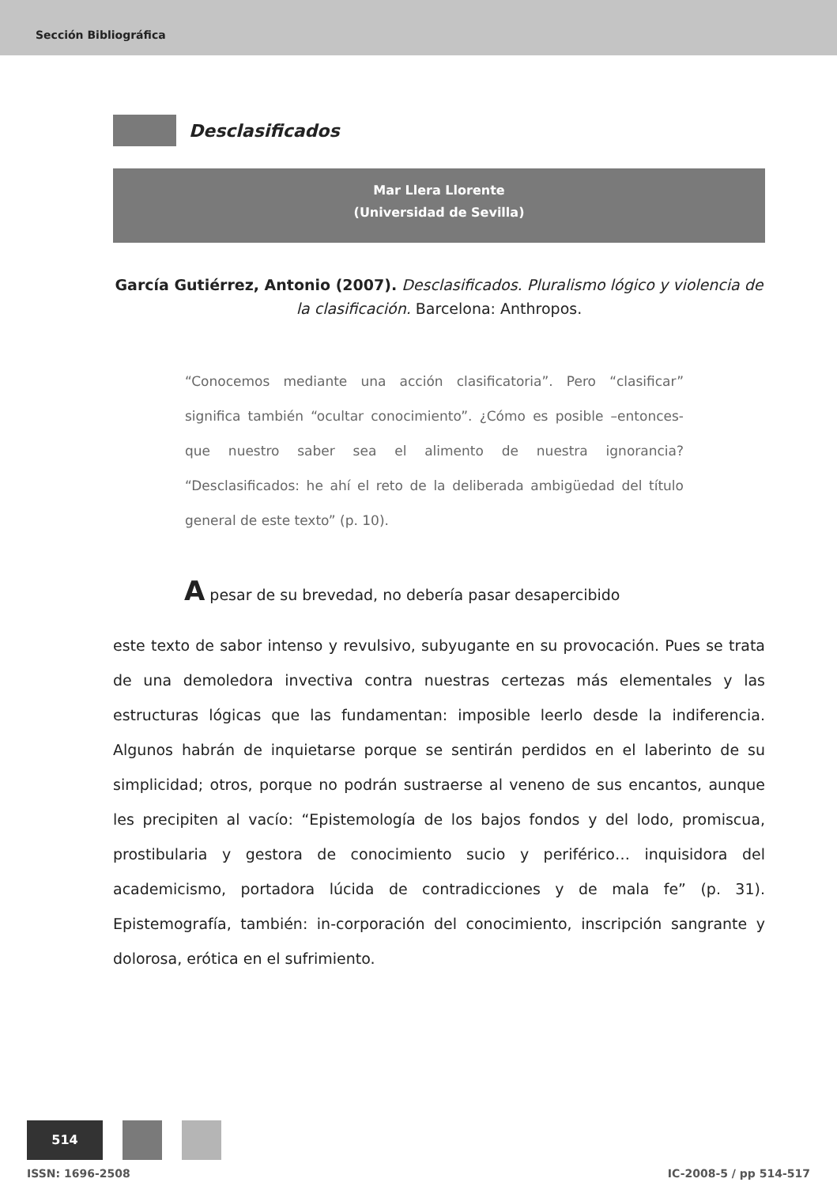Sección Bibliográfica
Desclasificados
Mar Llera Llorente
(Universidad de Sevilla)
García Gutiérrez, Antonio (2007). Desclasificados. Pluralismo lógico y violencia de la clasificación. Barcelona: Anthropos.
“Conocemos mediante una acción clasificatoria”. Pero “clasificar” significa también “ocultar conocimiento”. ¿Cómo es posible –entonces- que nuestro saber sea el alimento de nuestra ignorancia? “Desclasificados: he ahí el reto de la deliberada ambigüedad del título general de este texto” (p. 10).
A pesar de su brevedad, no debería pasar desapercibido
este texto de sabor intenso y revulsivo, subyugante en su provocación. Pues se trata de una demoledora invectiva contra nuestras certezas más elementales y las estructuras lógicas que las fundamentan: imposible leerlo desde la indiferencia. Algunos habrán de inquietarse porque se sentirán perdidos en el laberinto de su simplicidad; otros, porque no podrán sustraerse al veneno de sus encantos, aunque les precipiten al vacío: “Epistemología de los bajos fondos y del lodo, promiscua, prostibularia y gestora de conocimiento sucio y periférico… inquisidora del academicismo, portadora lúcida de contradicciones y de mala fe” (p. 31). Epistemografía, también: in-corporación del conocimiento, inscripción sangrante y dolorosa, erótica en el sufrimiento.
514
ISSN: 1696-2508 IC-2008-5 / pp 514-517